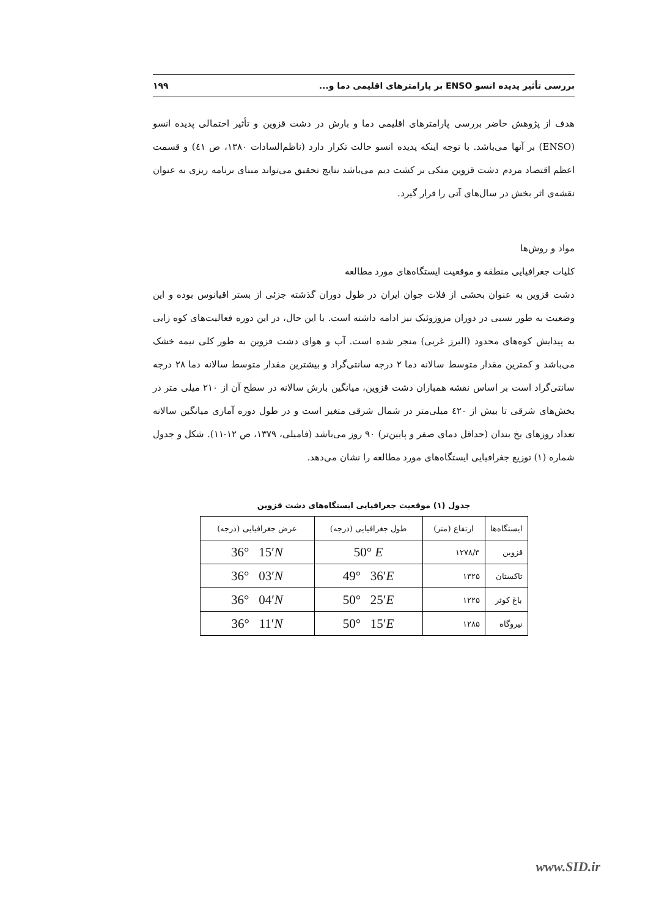بررسی تأثیر پدیده انسو ENSO بر پارامترهای اقلیمی دما و... ۱۹۹
هدف از پژوهش حاضر بررسی پارامترهای اقلیمی دما و بارش در دشت قزوین و تأثیر احتمالی پدیده انسو (ENSO) بر آنها می‌باشد. با توجه اینکه پدیده انسو حالت تکرار دارد (ناظم‌السادات ۱۳۸۰، ص ٤١) و قسمت اعظم اقتصاد مردم دشت قزوین متکی بر کشت دیم می‌باشد نتایج تحقیق می‌تواند مبنای برنامه ریزی به عنوان نقشه‌ی اثر بخش در سال‌های آتی را قرار گیرد.
مواد و روش‌ها
کلیات جغرافیایی منطقه و موقعیت ایستگاه‌های مورد مطالعه
دشت قزوین به عنوان بخشی از فلات جوان ایران در طول دوران گذشته جزئی از بستر اقیانوس بوده و این وضعیت به طور نسبی در دوران مزوزوئیک نیز ادامه داشته است. با این حال، در این دوره فعالیت‌های کوه زایی به پیدایش کوه‌های محدود (البرز غربی) منجر شده است. آب و هوای دشت قزوین به طور کلی نیمه خشک می‌باشد و کمترین مقدار متوسط سالانه دما ۲ درجه سانتی‌گراد و بیشترین مقدار متوسط سالانه دما ۲۸ درجه سانتی‌گراد است بر اساس نقشه همباران دشت قزوین، میانگین بارش سالانه در سطح آن از ۲۱۰ میلی متر در بخش‌های شرقی تا بیش از ٤۲۰ میلی‌متر در شمال شرقی متغیر است و در طول دوره آماری میانگین سالانه تعداد روزهای یخ بندان (حداقل دمای صفر و پایین‌تر) ۹۰ روز می‌باشد (فامیلی، ۱۳۷۹، ص ۱۲-۱۱). شکل و جدول شماره (۱) توزیع جغرافیایی ایستگاه‌های مورد مطالعه را نشان می‌دهد.
جدول (۱) موقعیت جغرافیایی ایستگاه‌های دشت قزوین
| ایستگاه‌ها | ارتفاع (متر) | طول جغرافیایی (درجه) | عرض جغرافیایی (درجه) |
| --- | --- | --- | --- |
| قزوین | ۱۲۷۸/۳ | 50° E | 36° 15′ N |
| تاکستان | ۱۳۲۵ | 49° 36′ E | 36° 03′ N |
| باغ کوثر | ۱۲۲۵ | 50° 25′ E | 36° 04′ N |
| نیروگاه | ۱۲۸۵ | 50° 15′ E | 36° 11′ N |
www.SID.ir